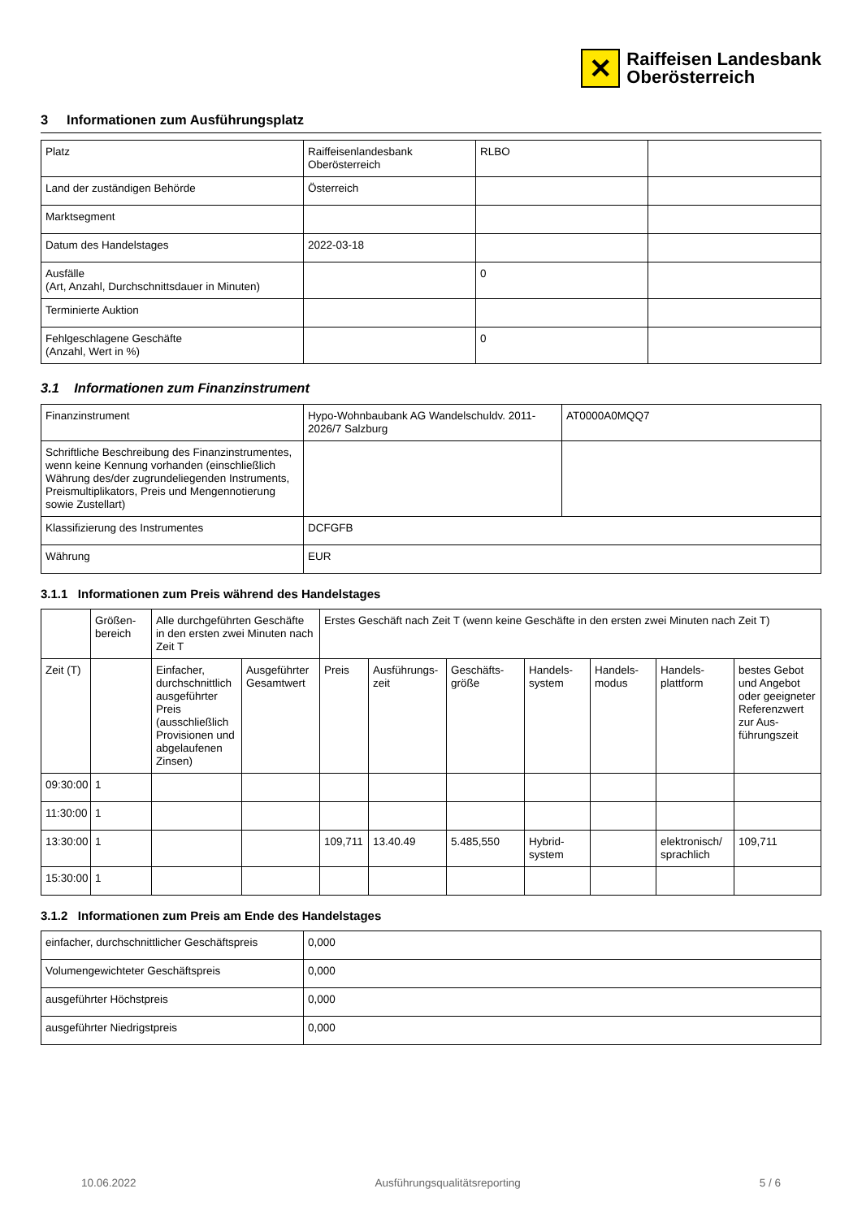✕
Raiffeisen Landesbank
Oberösterreich
3 Informationen zum Ausführungsplatz
| Platz | Raiffeisenlandesbank Oberösterreich | RLBO | |
| Land der zuständigen Behörde | Österreich | | |
| Marktsegment | | | |
| Datum des Handelstages | 2022-03-18 | | |
| Ausfälle (Art, Anzahl, Durchschnittsdauer in Minuten) | | 0 | |
| Terminierte Auktion | | | |
| Fehlgeschlagene Geschäfte (Anzahl, Wert in %) | | 0 | |
3.1 Informationen zum Finanzinstrument
| Finanzinstrument | Hypo-Wohnbaubank AG Wandelschuldv. 2011-2026/7 Salzburg | AT0000A0MQQ7 |
| Schriftliche Beschreibung des Finanzinstrumentes, wenn keine Kennung vorhanden (einschließlich Währung des/der zugrundeliegenden Instruments, Preismultiplikators, Preis und Mengennotierung sowie Zustellart) | | |
| Klassifizierung des Instrumentes | DCFGFB | |
| Währung | EUR | |
3.1.1 Informationen zum Preis während des Handelstages
| | Größen-bereich | Alle durchgeführten Geschäfte in den ersten zwei Minuten nach Zeit T | | Erstes Geschäft nach Zeit T (wenn keine Geschäfte in den ersten zwei Minuten nach Zeit T) | | | | | | |
| --- | --- | --- | --- | --- | --- | --- | --- | --- | --- | --- |
| Zeit (T) | | Einfacher, durchschnittlich ausgeführter Preis (ausschließlich Provisionen und abgelaufenen Zinsen) | Ausgeführter Gesamtwert | Preis | Ausführungs-zeit | Geschäfts-größe | Handels-system | Handels-modus | Handels-plattform | bestes Gebot und Angebot oder geeigneter Referenzwert zur Aus-führungszeit |
| 09:30:00 | 1 | | | | | | | | | |
| 11:30:00 | 1 | | | | | | | | | |
| 13:30:00 | 1 | | | 109,711 | 13.40.49 | 5.485,550 | Hybrid-system | | elektronisch/ sprachlich | 109,711 |
| 15:30:00 | 1 | | | | | | | | | |
3.1.2 Informationen zum Preis am Ende des Handelstages
| einfacher, durchschnittlicher Geschäftspreis | 0,000 |
| Volumengewichteter Geschäftspreis | 0,000 |
| ausgeführter Höchstpreis | 0,000 |
| ausgeführter Niedrigstpreis | 0,000 |
10.06.2022 Ausführungsqualitätsreporting 5 / 6